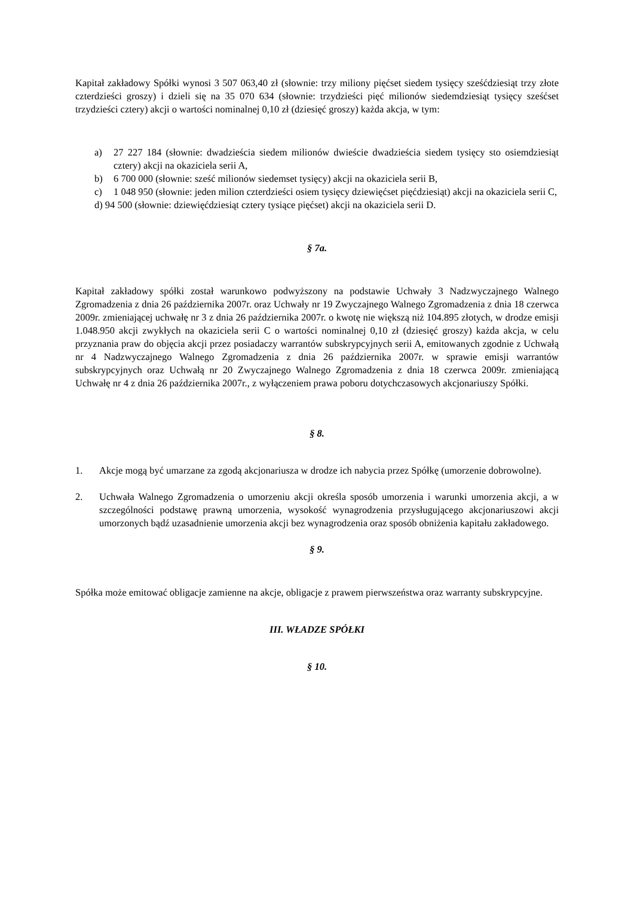Kapitał zakładowy Spółki wynosi 3 507 063,40 zł (słownie: trzy miliony pięćset siedem tysięcy sześćdziesiąt trzy złote czterdzieści groszy) i dzieli się na 35 070 634 (słownie: trzydzieści pięć milionów siedemdziesiąt tysięcy sześćset trzydzieści cztery) akcji o wartości nominalnej 0,10 zł (dziesięć groszy) każda akcja, w tym:
a) 27 227 184 (słownie: dwadzieścia siedem milionów dwieście dwadzieścia siedem tysięcy sto osiemdziesiąt cztery) akcji na okaziciela serii A,
b) 6 700 000 (słownie: sześć milionów siedemset tysięcy) akcji na okaziciela serii B,
c) 1 048 950 (słownie: jeden milion czterdzieści osiem tysięcy dziewięćset pięćdziesiąt) akcji na okaziciela serii C,
d) 94 500 (słownie: dziewięćdziesiąt cztery tysiące pięćset) akcji na okaziciela serii D.
§ 7a.
Kapitał zakładowy spółki został warunkowo podwyższony na podstawie Uchwały 3 Nadzwyczajnego Walnego Zgromadzenia z dnia 26 października 2007r. oraz Uchwały nr 19 Zwyczajnego Walnego Zgromadzenia z dnia 18 czerwca 2009r. zmieniającej uchwałę nr 3 z dnia 26 października 2007r. o kwotę nie większą niż 104.895 złotych, w drodze emisji 1.048.950 akcji zwykłych na okaziciela serii C o wartości nominalnej 0,10 zł (dziesięć groszy) każda akcja, w celu przyznania praw do objęcia akcji przez posiadaczy warrantów subskrypcyjnych serii A, emitowanych zgodnie z Uchwałą nr 4 Nadzwyczajnego Walnego Zgromadzenia z dnia 26 października 2007r. w sprawie emisji warrantów subskrypcyjnych oraz Uchwałą nr 20 Zwyczajnego Walnego Zgromadzenia z dnia 18 czerwca 2009r. zmieniającą Uchwałę nr 4 z dnia 26 października 2007r., z wyłączeniem prawa poboru dotychczasowych akcjonariuszy Spółki.
§ 8.
1. Akcje mogą być umarzane za zgodą akcjonariusza w drodze ich nabycia przez Spółkę (umorzenie dobrowolne).
2. Uchwała Walnego Zgromadzenia o umorzeniu akcji określa sposób umorzenia i warunki umorzenia akcji, a w szczególności podstawę prawną umorzenia, wysokość wynagrodzenia przysługującego akcjonariuszowi akcji umorzonych bądź uzasadnienie umorzenia akcji bez wynagrodzenia oraz sposób obniżenia kapitału zakładowego.
§ 9.
Spółka może emitować obligacje zamienne na akcje, obligacje z prawem pierwszeństwa oraz warranty subskrypcyjne.
III. WŁADZE SPÓŁKI
§ 10.